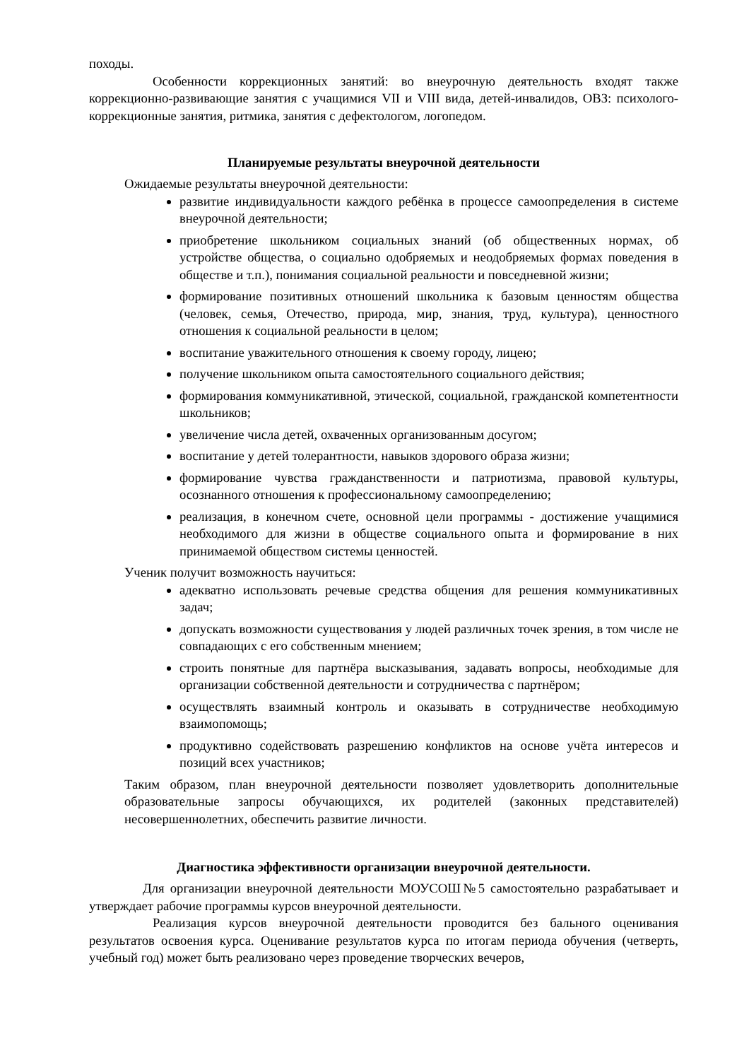походы.
Особенности коррекционных занятий: во внеурочную деятельность входят также коррекционно-развивающие занятия с учащимися VII и VIII вида, детей-инвалидов, ОВЗ: психолого-коррекционные занятия, ритмика, занятия с дефектологом, логопедом.
Планируемые результаты внеурочной деятельности
Ожидаемые результаты внеурочной деятельности:
развитие индивидуальности каждого ребёнка в процессе самоопределения в системе внеурочной деятельности;
приобретение школьником социальных знаний (об общественных нормах, об устройстве общества, о социально одобряемых и неодобряемых формах поведения в обществе и т.п.), понимания социальной реальности и повседневной жизни;
формирование позитивных отношений школьника к базовым ценностям общества (человек, семья, Отечество, природа, мир, знания, труд, культура), ценностного отношения к социальной реальности в целом;
воспитание уважительного отношения к своему городу, лицею;
получение школьником опыта самостоятельного социального действия;
формирования коммуникативной, этической, социальной, гражданской компетентности школьников;
увеличение числа детей, охваченных организованным досугом;
воспитание у детей толерантности, навыков здорового образа жизни;
формирование чувства гражданственности и патриотизма, правовой культуры, осознанного отношения к профессиональному самоопределению;
реализация, в конечном счете, основной цели программы - достижение учащимися необходимого для жизни в обществе социального опыта и формирование в них принимаемой обществом системы ценностей.
Ученик получит возможность научиться:
адекватно использовать речевые средства общения для решения коммуникативных задач;
допускать возможности существования у людей различных точек зрения, в том числе не совпадающих с его собственным мнением;
строить понятные для партнёра высказывания, задавать вопросы, необходимые для организации собственной деятельности и сотрудничества с партнёром;
осуществлять взаимный контроль и оказывать в сотрудничестве необходимую взаимопомощь;
продуктивно содействовать разрешению конфликтов на основе учёта интересов и позиций всех участников;
Таким образом, план внеурочной деятельности позволяет удовлетворить дополнительные образовательные запросы обучающихся, их родителей (законных представителей) несовершеннолетних, обеспечить развитие личности.
Диагностика эффективности организации внеурочной деятельности.
Для организации внеурочной деятельности МОУСОШ№5 самостоятельно разрабатывает и утверждает рабочие программы курсов внеурочной деятельности.
Реализация курсов внеурочной деятельности проводится без бального оценивания результатов освоения курса. Оценивание результатов курса по итогам периода обучения (четверть, учебный год) может быть реализовано через проведение творческих вечеров,